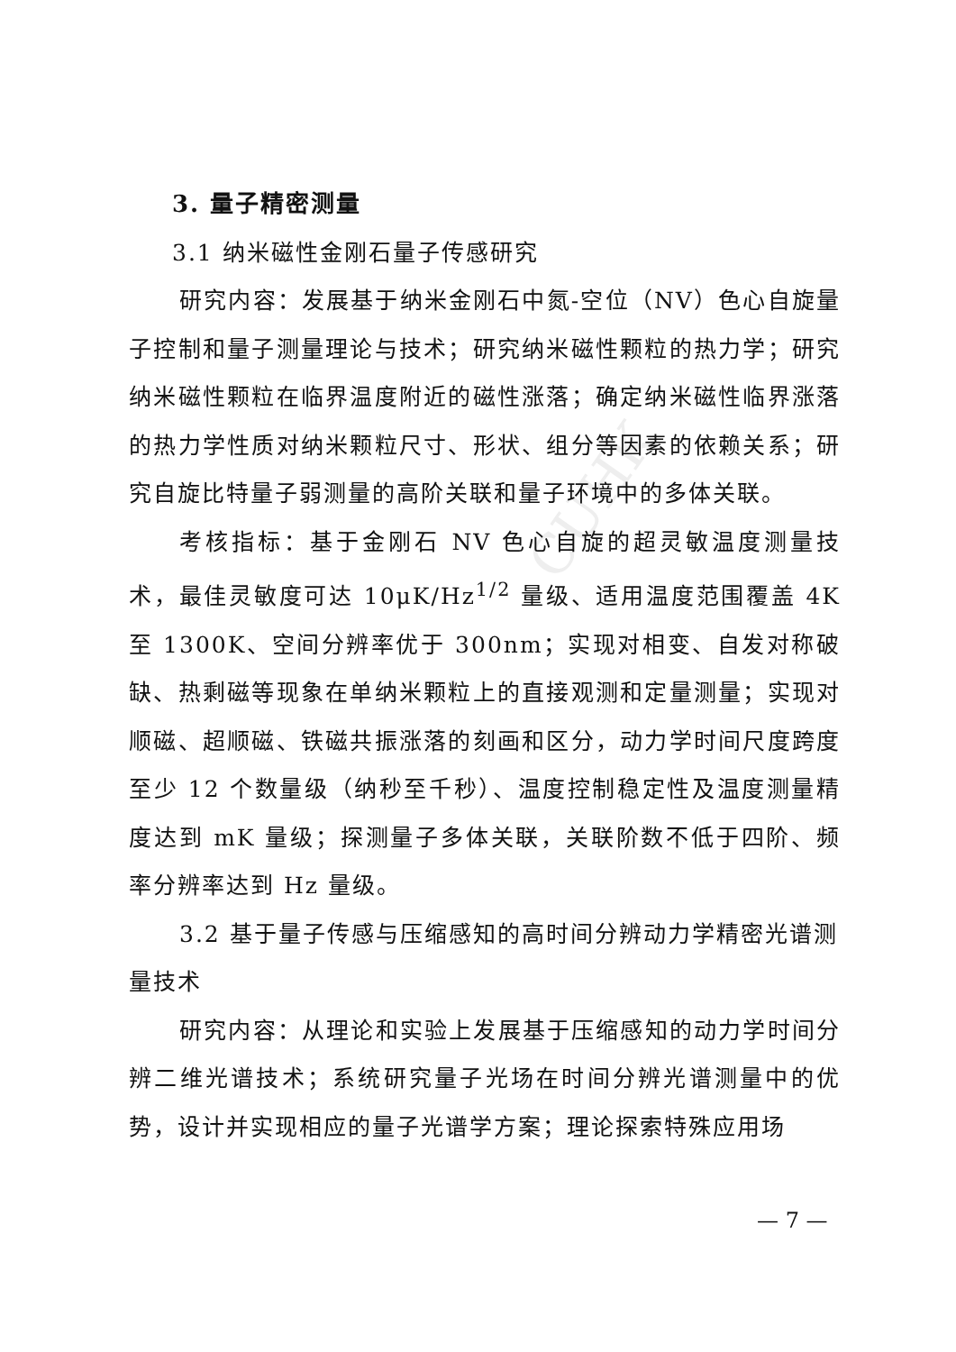CUHK
3. 量子精密测量
3.1 纳米磁性金刚石量子传感研究
研究内容：发展基于纳米金刚石中氮-空位（NV）色心自旋量子控制和量子测量理论与技术；研究纳米磁性颗粒的热力学；研究纳米磁性颗粒在临界温度附近的磁性涨落；确定纳米磁性临界涨落的热力学性质对纳米颗粒尺寸、形状、组分等因素的依赖关系；研究自旋比特量子弱测量的高阶关联和量子环境中的多体关联。
考核指标：基于金刚石 NV 色心自旋的超灵敏温度测量技术，最佳灵敏度可达 10μK/Hz<sup>1/2</sup> 量级、适用温度范围覆盖 4K 至 1300K、空间分辨率优于 300nm；实现对相变、自发对称破缺、热剩磁等现象在单纳米颗粒上的直接观测和定量测量；实现对顺磁、超顺磁、铁磁共振涨落的刻画和区分，动力学时间尺度跨度至少 12 个数量级（纳秒至千秒）、温度控制稳定性及温度测量精度达到 mK 量级；探测量子多体关联，关联阶数不低于四阶、频率分辨率达到 Hz 量级。
3.2 基于量子传感与压缩感知的高时间分辨动力学精密光谱测量技术
研究内容：从理论和实验上发展基于压缩感知的动力学时间分辨二维光谱技术；系统研究量子光场在时间分辨光谱测量中的优势，设计并实现相应的量子光谱学方案；理论探索特殊应用场
— 7 —